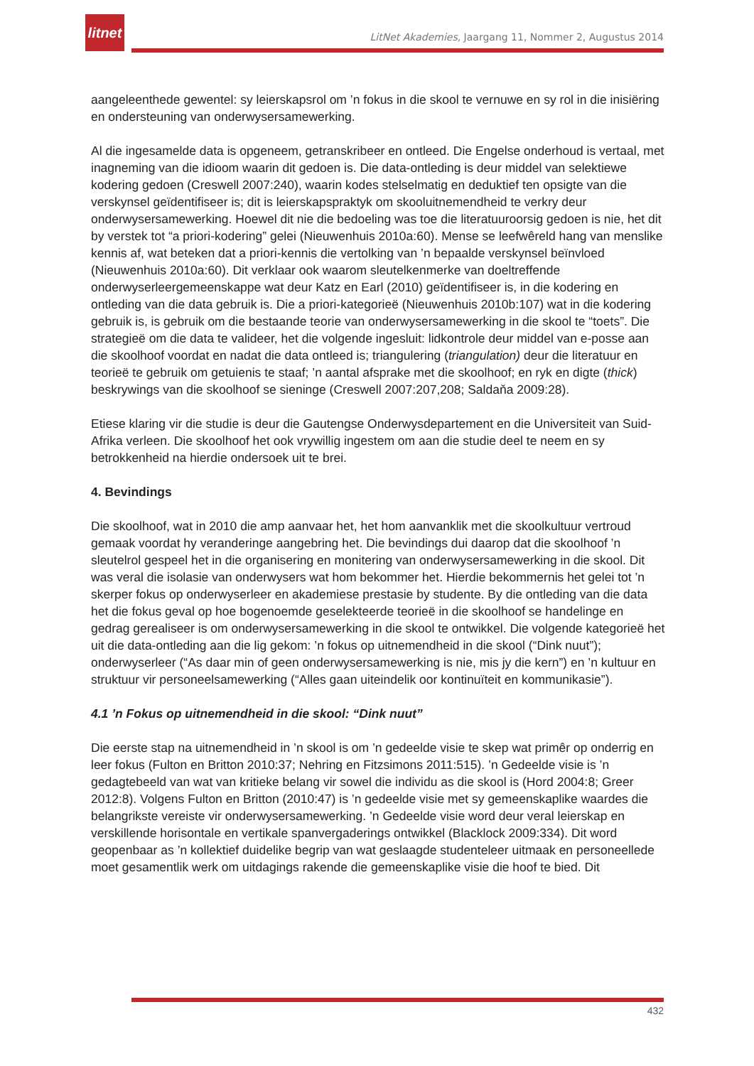litnet
LitNet Akademies, Jaargang 11, Nommer 2, Augustus 2014
aangeleenthede gewentel: sy leierskapsrol om ’n fokus in die skool te vernuwe en sy rol in die inisiëring en ondersteuning van onderwysersamewerking.
Al die ingesamelde data is opgeneem, getranskribeer en ontleed. Die Engelse onderhoud is vertaal, met inagneming van die idioom waarin dit gedoen is. Die data-ontleding is deur middel van selektiewe kodering gedoen (Creswell 2007:240), waarin kodes stelselmatig en deduktief ten opsigte van die verskynsel geïdentifiseer is; dit is leierskapspraktyk om skooluitnemendheid te verkry deur onderwysersamewerking. Hoewel dit nie die bedoeling was toe die literatuuroorsig gedoen is nie, het dit by verstek tot “a priori-kodering” gelei (Nieuwenhuis 2010a:60). Mense se leefwêreld hang van menslike kennis af, wat beteken dat a priori-kennis die vertolking van ’n bepaalde verskynsel beïnvloed (Nieuwenhuis 2010a:60). Dit verklaar ook waarom sleutelkenmerke van doeltreffende onderwyserleergemeenskappe wat deur Katz en Earl (2010) geïdentifiseer is, in die kodering en ontleding van die data gebruik is. Die a priori-kategorieë (Nieuwenhuis 2010b:107) wat in die kodering gebruik is, is gebruik om die bestaande teorie van onderwysersamewerking in die skool te “toets”. Die strategieë om die data te valideer, het die volgende ingesluit: lidkontrole deur middel van e-posse aan die skoolhoof voordat en nadat die data ontleed is; triangulering (triangulation) deur die literatuur en teorieë te gebruik om getuienis te staaf; ’n aantal afsprake met die skoolhoof; en ryk en digte (thick) beskrywings van die skoolhoof se sieninge (Creswell 2007:207,208; Saldaňa 2009:28).
Etiese klaring vir die studie is deur die Gautengse Onderwysdepartement en die Universiteit van Suid-Afrika verleen. Die skoolhoof het ook vrywillig ingestem om aan die studie deel te neem en sy betrokkenheid na hierdie ondersoek uit te brei.
4. Bevindings
Die skoolhoof, wat in 2010 die amp aanvaar het, het hom aanvanklik met die skoolkultuur vertroud gemaak voordat hy veranderinge aangebring het. Die bevindings dui daarop dat die skoolhoof ’n sleutelrol gespeel het in die organisering en monitering van onderwysersamewerking in die skool. Dit was veral die isolasie van onderwysers wat hom bekommer het. Hierdie bekommernis het gelei tot ’n skerper fokus op onderwyserleer en akademiese prestasie by studente. By die ontleding van die data het die fokus geval op hoe bogenoemde geselekteerde teorieë in die skoolhoof se handelinge en gedrag gerealiseer is om onderwysersamewerking in die skool te ontwikkel. Die volgende kategorieë het uit die data-ontleding aan die lig gekom: ’n fokus op uitnemendheid in die skool (“Dink nuut”); onderwyserleer (“As daar min of geen onderwysersamewerking is nie, mis jy die kern”) en ’n kultuur en struktuur vir personeelsamewerking (“Alles gaan uiteindelik oor kontinuïteit en kommunikasie”).
4.1 ’n Fokus op uitnemendheid in die skool: “Dink nuut”
Die eerste stap na uitnemendheid in ’n skool is om ’n gedeelde visie te skep wat primêr op onderrig en leer fokus (Fulton en Britton 2010:37; Nehring en Fitzsimons 2011:515). ’n Gedeelde visie is ’n gedagtebeeld van wat van kritieke belang vir sowel die individu as die skool is (Hord 2004:8; Greer 2012:8). Volgens Fulton en Britton (2010:47) is ’n gedeelde visie met sy gemeenskaplike waardes die belangrikste vereiste vir onderwysersamewerking. ’n Gedeelde visie word deur veral leierskap en verskillende horisontale en vertikale spanvergaderings ontwikkel (Blacklock 2009:334). Dit word geopenbaar as ’n kollektief duidelike begrip van wat geslaagde studenteleer uitmaak en personeellede moet gesamentlik werk om uitdagings rakende die gemeenskaplike visie die hoof te bied. Dit
432